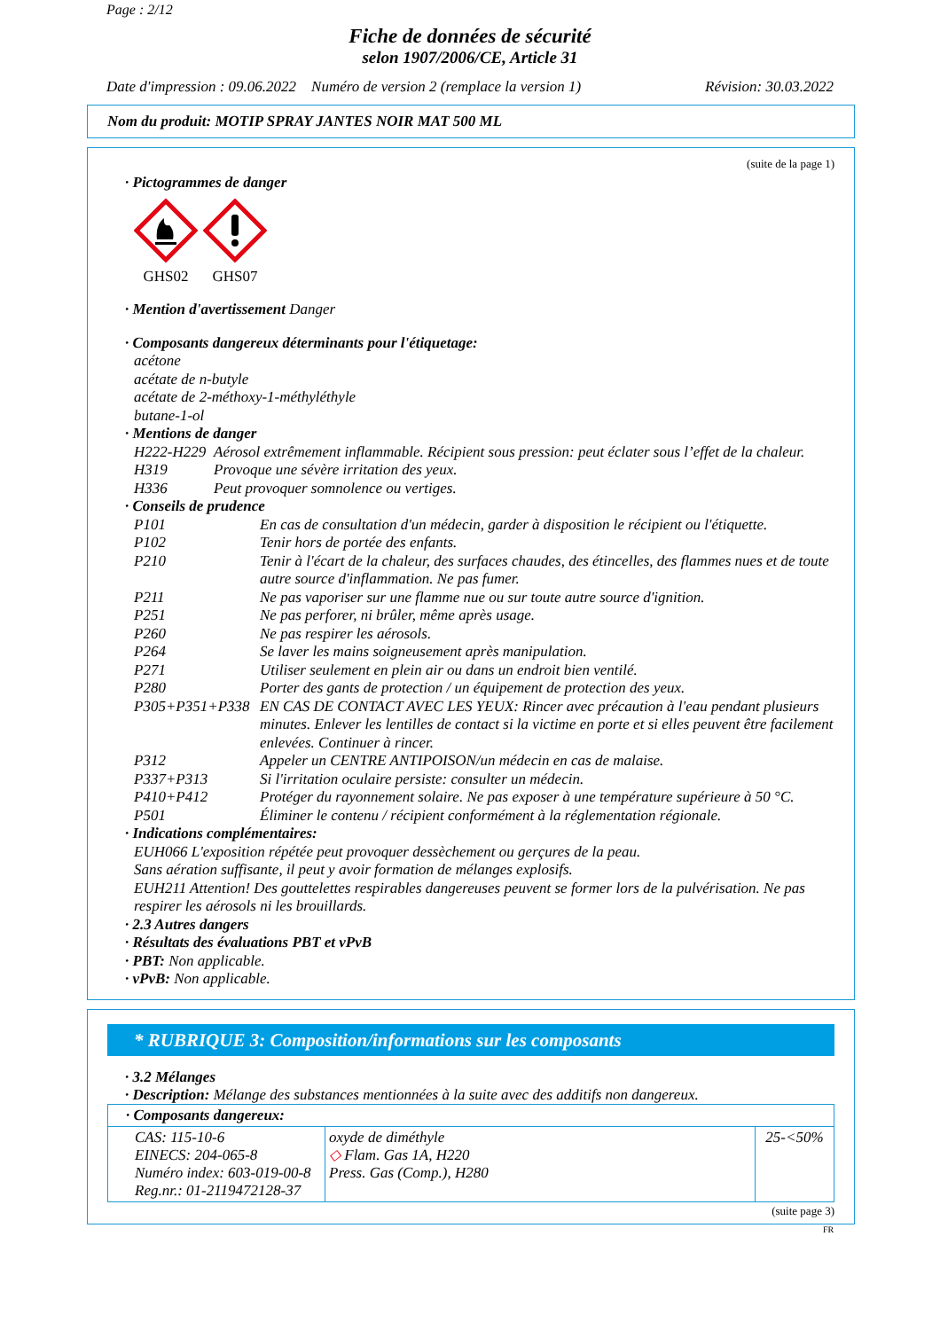Page : 2/12
Fiche de données de sécurité
selon 1907/2006/CE, Article 31
Date d'impression : 09.06.2022 Numéro de version 2 (remplace la version 1) Révision: 30.03.2022
Nom du produit: MOTIP SPRAY JANTES NOIR MAT 500 ML
(suite de la page 1)
· Pictogrammes de danger
GHS02 GHS07
· Mention d'avertissement Danger
· Composants dangereux déterminants pour l'étiquetage:
acétone
acétate de n-butyle
acétate de 2-méthoxy-1-méthyléthyle
butane-1-ol
· Mentions de danger
H222-H229 Aérosol extrêmement inflammable. Récipient sous pression: peut éclater sous l’effet de la chaleur.
H319 Provoque une sévère irritation des yeux.
H336 Peut provoquer somnolence ou vertiges.
· Conseils de prudence
P101 En cas de consultation d'un médecin, garder à disposition le récipient ou l'étiquette.
P102 Tenir hors de portée des enfants.
P210 Tenir à l'écart de la chaleur, des surfaces chaudes, des étincelles, des flammes nues et de toute autre source d'inflammation. Ne pas fumer.
P211 Ne pas vaporiser sur une flamme nue ou sur toute autre source d'ignition.
P251 Ne pas perforer, ni brûler, même après usage.
P260 Ne pas respirer les aérosols.
P264 Se laver les mains soigneusement après manipulation.
P271 Utiliser seulement en plein air ou dans un endroit bien ventilé.
P280 Porter des gants de protection / un équipement de protection des yeux.
P305+P351+P338 EN CAS DE CONTACT AVEC LES YEUX: Rincer avec précaution à l'eau pendant plusieurs minutes. Enlever les lentilles de contact si la victime en porte et si elles peuvent être facilement enlevées. Continuer à rincer.
P312 Appeler un CENTRE ANTIPOISON/un médecin en cas de malaise.
P337+P313 Si l'irritation oculaire persiste: consulter un médecin.
P410+P412 Protéger du rayonnement solaire. Ne pas exposer à une température supérieure à 50 °C.
P501 Éliminer le contenu / récipient conformément à la réglementation régionale.
· Indications complémentaires:
EUH066 L'exposition répétée peut provoquer dessèchement ou gerçures de la peau.
Sans aération suffisante, il peut y avoir formation de mélanges explosifs.
EUH211 Attention! Des gouttelettes respirables dangereuses peuvent se former lors de la pulvérisation. Ne pas respirer les aérosols ni les brouillards.
· 2.3 Autres dangers
· Résultats des évaluations PBT et vPvB
· PBT: Non applicable.
· vPvB: Non applicable.
* RUBRIQUE 3: Composition/informations sur les composants
· 3.2 Mélanges
· Description: Mélange des substances mentionnées à la suite avec des additifs non dangereux.
| · Composants dangereux: | | |
| CAS: 115-10-6 EINECS: 204-065-8 Numéro index: 603-019-00-8 Reg.nr.: 01-2119472128-37 | oxyde de diméthyle ◇ Flam. Gas 1A, H220 Press. Gas (Comp.), H280 | 25-<50% |
(suite page 3)
FR